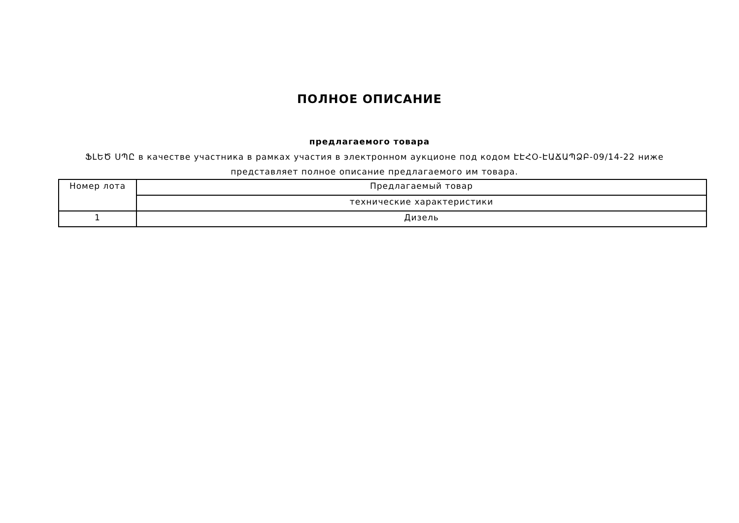ПОЛНОЕ ОПИСАНИЕ
предлагаемого товара
ՖԼԵԾ ՍՊԸ в качестве участника в рамках участия в электронном аукционе под кодом ԷԷՀՕ-ԷԱՃԱՊՁԲ-09/14-22 ниже представляет полное описание предлагаемого им товара.
| Номер лота | Предлагаемый товар |
| | технические характеристики |
| 1 | Дизель |